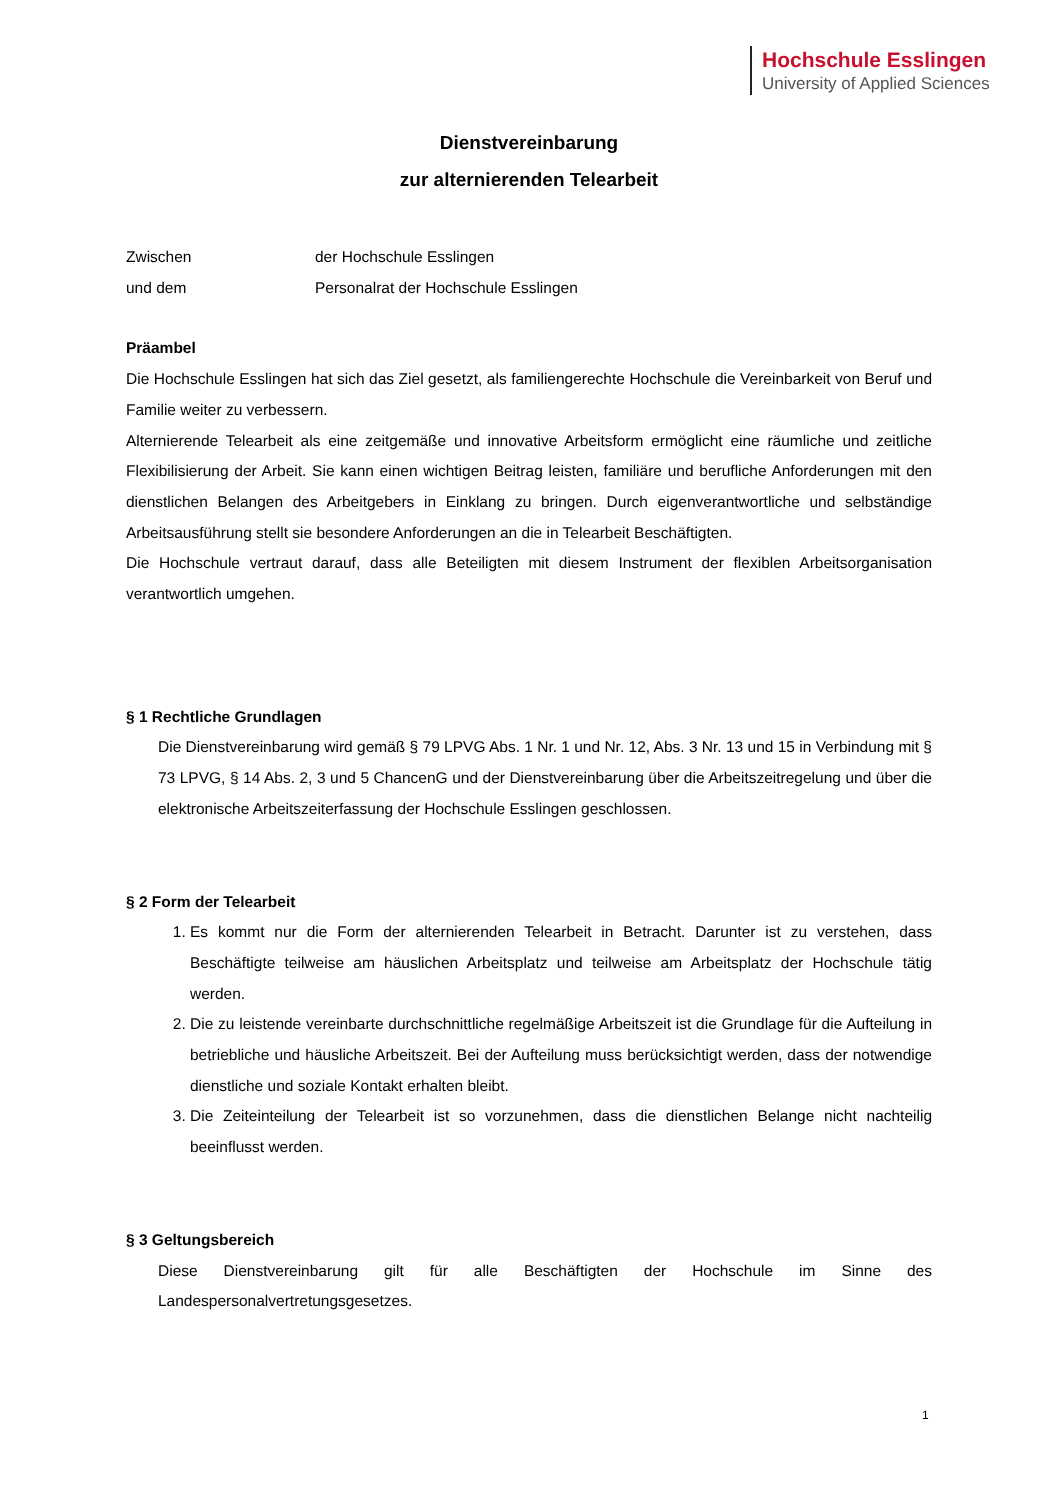Hochschule Esslingen
University of Applied Sciences
Dienstvereinbarung
zur alternierenden Telearbeit
Zwischen der Hochschule Esslingen
und dem Personalrat der Hochschule Esslingen
Präambel
Die Hochschule Esslingen hat sich das Ziel gesetzt, als familiengerechte Hochschule die Vereinbarkeit von Beruf und Familie weiter zu verbessern.
Alternierende Telearbeit als eine zeitgemäße und innovative Arbeitsform ermöglicht eine räumliche und zeitliche Flexibilisierung der Arbeit. Sie kann einen wichtigen Beitrag leisten, familiäre und berufliche Anforderungen mit den dienstlichen Belangen des Arbeitgebers in Einklang zu bringen. Durch eigenverantwortliche und selbständige Arbeitsausführung stellt sie besondere Anforderungen an die in Telearbeit Beschäftigten.
Die Hochschule vertraut darauf, dass alle Beteiligten mit diesem Instrument der flexiblen Arbeitsorganisation verantwortlich umgehen.
§ 1 Rechtliche Grundlagen
Die Dienstvereinbarung wird gemäß § 79 LPVG Abs. 1 Nr. 1 und Nr. 12, Abs. 3 Nr. 13 und 15 in Verbindung mit § 73 LPVG, § 14 Abs. 2, 3 und 5 ChancenG und der Dienstvereinbarung über die Arbeitszeitregelung und über die elektronische Arbeitszeiterfassung der Hochschule Esslingen geschlossen.
§ 2 Form der Telearbeit
1. Es kommt nur die Form der alternierenden Telearbeit in Betracht. Darunter ist zu verstehen, dass Beschäftigte teilweise am häuslichen Arbeitsplatz und teilweise am Arbeitsplatz der Hochschule tätig werden.
2. Die zu leistende vereinbarte durchschnittliche regelmäßige Arbeitszeit ist die Grundlage für die Aufteilung in betriebliche und häusliche Arbeitszeit. Bei der Aufteilung muss berücksichtigt werden, dass der notwendige dienstliche und soziale Kontakt erhalten bleibt.
3. Die Zeiteinteilung der Telearbeit ist so vorzunehmen, dass die dienstlichen Belange nicht nachteilig beeinflusst werden.
§ 3 Geltungsbereich
Diese Dienstvereinbarung gilt für alle Beschäftigten der Hochschule im Sinne des Landespersonalvertretungsgesetzes.
1